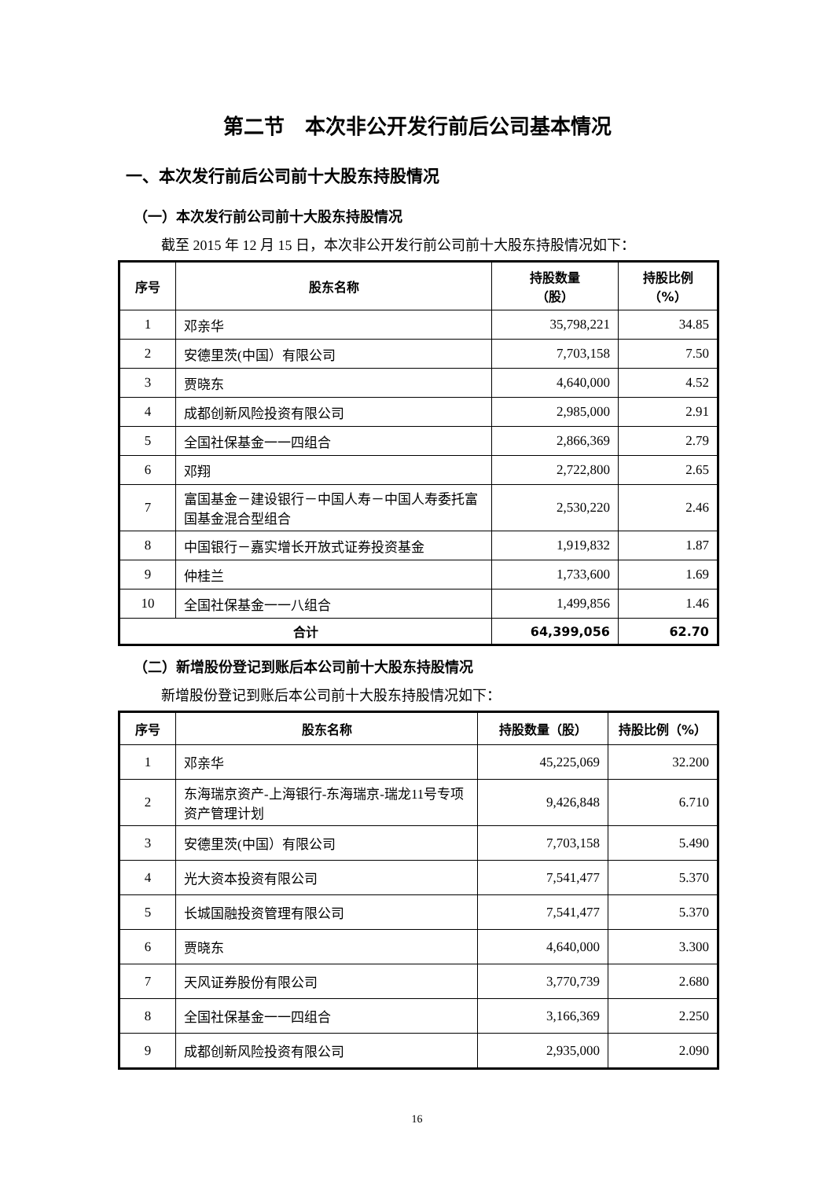第二节　本次非公开发行前后公司基本情况
一、本次发行前后公司前十大股东持股情况
（一）本次发行前公司前十大股东持股情况
截至 2015 年 12 月 15 日，本次非公开发行前公司前十大股东持股情况如下：
| 序号 | 股东名称 | 持股数量 （股） | 持股比例 （%） |
| --- | --- | --- | --- |
| 1 | 邓亲华 | 35,798,221 | 34.85 |
| 2 | 安德里茨(中国）有限公司 | 7,703,158 | 7.50 |
| 3 | 贾晓东 | 4,640,000 | 4.52 |
| 4 | 成都创新风险投资有限公司 | 2,985,000 | 2.91 |
| 5 | 全国社保基金一一四组合 | 2,866,369 | 2.79 |
| 6 | 邓翔 | 2,722,800 | 2.65 |
| 7 | 富国基金－建设银行－中国人寿－中国人寿委托富国基金混合型组合 | 2,530,220 | 2.46 |
| 8 | 中国银行－嘉实增长开放式证券投资基金 | 1,919,832 | 1.87 |
| 9 | 仲桂兰 | 1,733,600 | 1.69 |
| 10 | 全国社保基金一一八组合 | 1,499,856 | 1.46 |
| 合计 | | 64,399,056 | 62.70 |
（二）新增股份登记到账后本公司前十大股东持股情况
新增股份登记到账后本公司前十大股东持股情况如下：
| 序号 | 股东名称 | 持股数量（股） | 持股比例（%） |
| --- | --- | --- | --- |
| 1 | 邓亲华 | 45,225,069 | 32.200 |
| 2 | 东海瑞京资产-上海银行-东海瑞京-瑞龙11号专项资产管理计划 | 9,426,848 | 6.710 |
| 3 | 安德里茨(中国）有限公司 | 7,703,158 | 5.490 |
| 4 | 光大资本投资有限公司 | 7,541,477 | 5.370 |
| 5 | 长城国融投资管理有限公司 | 7,541,477 | 5.370 |
| 6 | 贾晓东 | 4,640,000 | 3.300 |
| 7 | 天风证券股份有限公司 | 3,770,739 | 2.680 |
| 8 | 全国社保基金一一四组合 | 3,166,369 | 2.250 |
| 9 | 成都创新风险投资有限公司 | 2,935,000 | 2.090 |
16